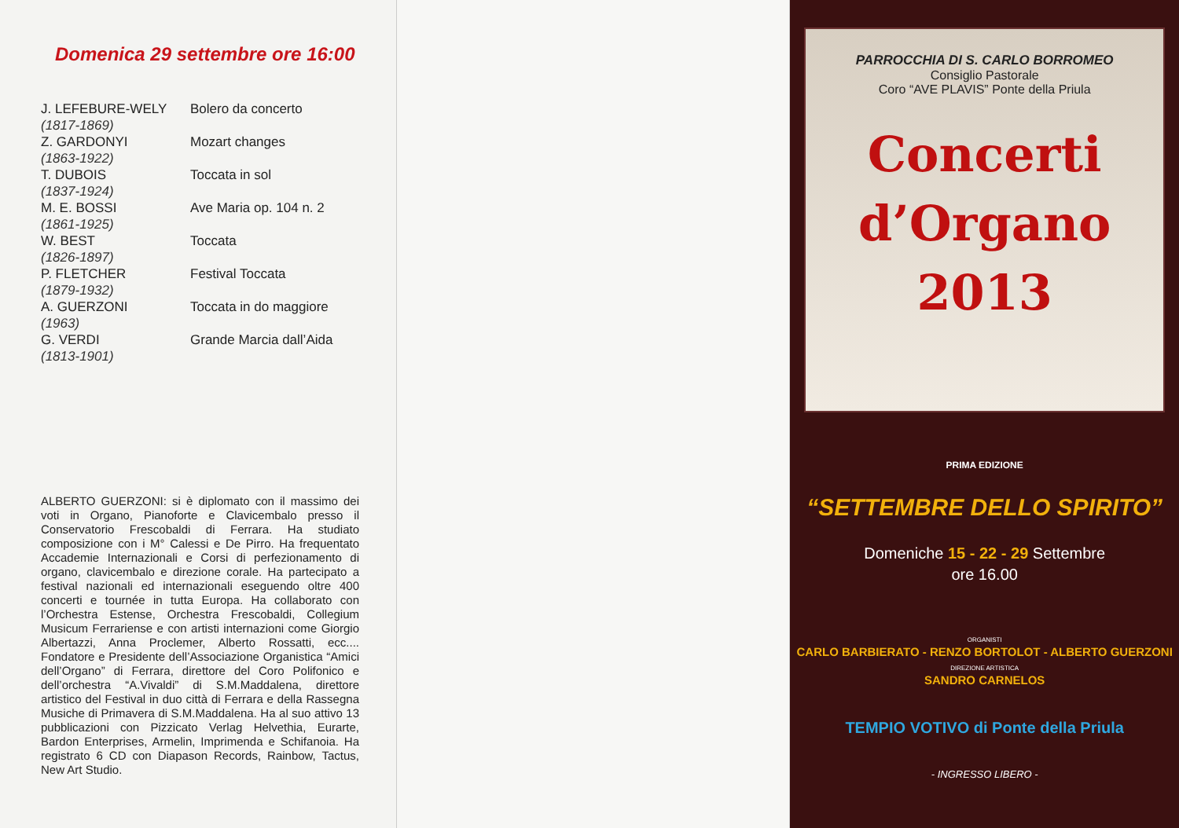Domenica 29 settembre ore 16:00
| J. LEFEBURE-WELY (1817-1869) | Bolero da concerto |
| Z. GARDONYI (1863-1922) | Mozart changes |
| T. DUBOIS (1837-1924) | Toccata in sol |
| M. E. BOSSI (1861-1925) | Ave Maria op. 104 n. 2 |
| W. BEST (1826-1897) | Toccata |
| P. FLETCHER (1879-1932) | Festival Toccata |
| A. GUERZONI (1963) | Toccata in do maggiore |
| G. VERDI (1813-1901) | Grande Marcia dall’Aida |
ALBERTO GUERZONI: si è diplomato con il massimo dei voti in Organo, Pianoforte e Clavicembalo presso il Conservatorio Frescobaldi di Ferrara. Ha studiato composizione con i M° Calessi e De Pirro. Ha frequentato Accademie Internazionali e Corsi di perfezionamento di organo, clavicembalo e direzione corale. Ha partecipato a festival nazionali ed internazionali eseguendo oltre 400 concerti e tournée in tutta Europa. Ha collaborato con l’Orchestra Estense, Orchestra Frescobaldi, Collegium Musicum Ferrariense e con artisti internazioni come Giorgio Albertazzi, Anna Proclemer, Alberto Rossatti, ecc.... Fondatore e Presidente dell’Associazione Organistica “Amici dell’Organo” di Ferrara, direttore del Coro Polifonico e dell’orchestra “A.Vivaldi” di S.M.Maddalena, direttore artistico del Festival in duo città di Ferrara e della Rassegna Musiche di Primavera di S.M.Maddalena. Ha al suo attivo 13 pubblicazioni con Pizzicato Verlag Helvethia, Eurarte, Bardon Enterprises, Armelin, Imprimenda e Schifanoia. Ha registrato 6 CD con Diapason Records, Rainbow, Tactus, New Art Studio.
PARROCCHIA DI S. CARLO BORROMEO
Consiglio Pastorale
Coro “AVE PLAVIS” Ponte della Priula
Concerti
d’Organo
2013
PRIMA EDIZIONE
“SETTEMBRE DELLO SPIRITO”
Domeniche 15 - 22 - 29 Settembre
ore 16.00
ORGANISTI
CARLO BARBIERATO - RENZO BORTOLOT - ALBERTO GUERZONI
DIREZIONE ARTISTICA
SANDRO CARNELOS
TEMPIO VOTIVO di Ponte della Priula
- INGRESSO LIBERO -